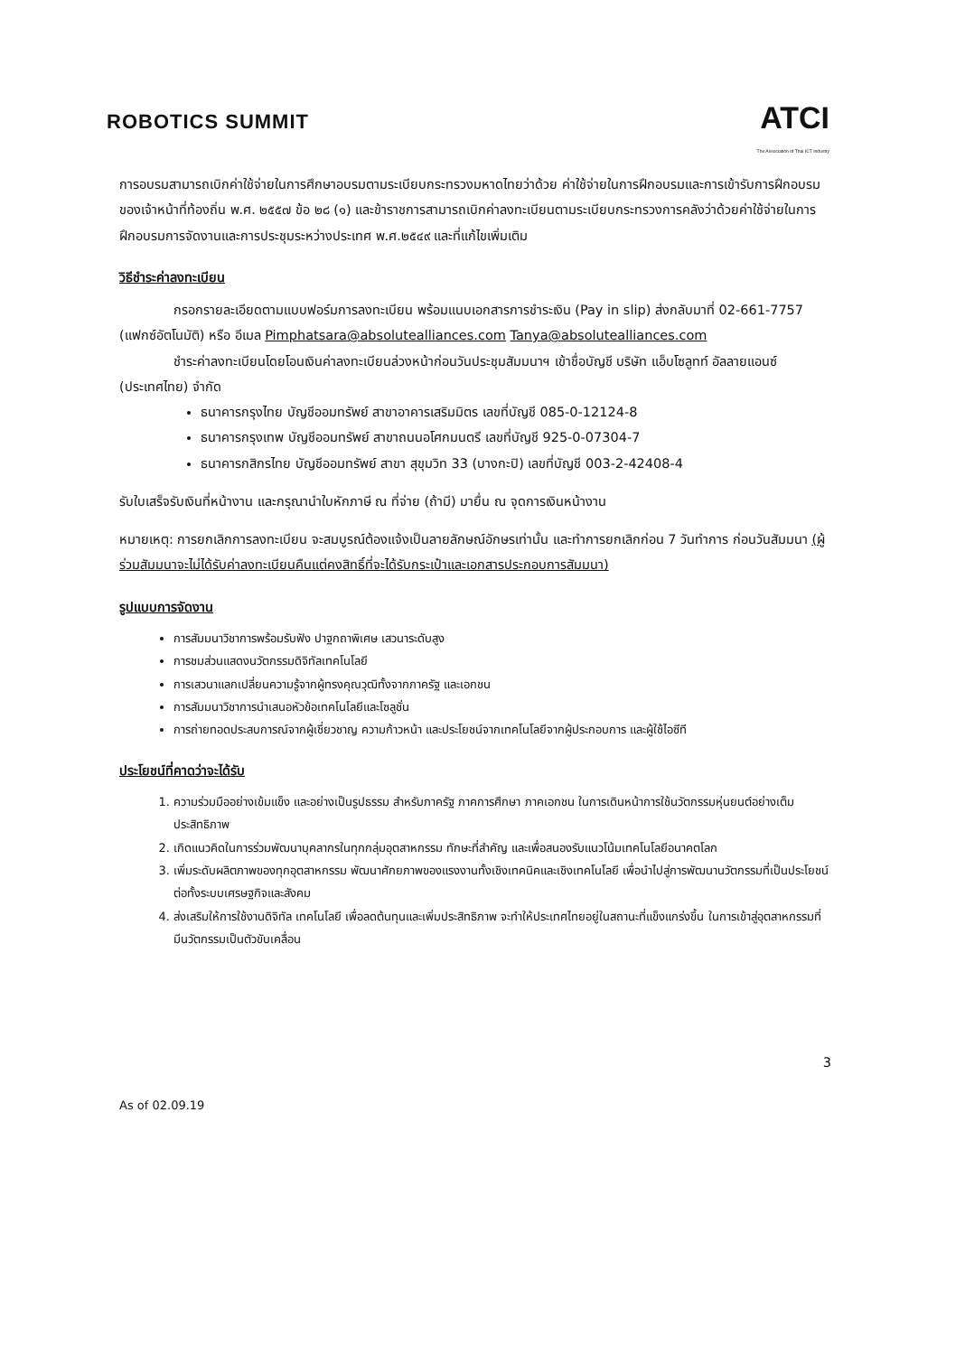ROBOTICS SUMMIT
ATCI
The Association of Thai ICT Industry
การอบรมสามารถเบิกค่าใช้จ่ายในการศึกษาอบรมตามระเบียบกระทรวงมหาดไทยว่าด้วย ค่าใช้จ่ายในการฝึกอบรมและการเข้ารับการฝึกอบรมของเจ้าหน้าที่ท้องถิ่น พ.ศ. ๒๕๕๗ ข้อ ๒๘ (๑) และข้าราชการสามารถเบิกค่าลงทะเบียนตามระเบียบกระทรวงการคลังว่าด้วยค่าใช้จ่ายในการฝึกอบรมการจัดงานและการประชุมระหว่างประเทศ พ.ศ.๒๕๔๙ และที่แก้ไขเพิ่มเติม
วิธีชำระค่าลงทะเบียน
กรอกรายละเอียดตามแบบฟอร์มการลงทะเบียน พร้อมแนบเอกสารการชำระเงิน (Pay in slip) ส่งกลับมาที่ 02-661-7757 (แฟกซ์อัตโนมัติ) หรือ อีเมล Pimphatsara@absolutealliances.com Tanya@absolutealliances.com
ชำระค่าลงทะเบียนโดยโอนเงินค่าลงทะเบียนล่วงหน้าก่อนวันประชุมสัมมนาฯ เข้าชื่อบัญชี บริษัท แอ็บโซลูทท์ อัลลายแอนซ์ (ประเทศไทย) จำกัด
ธนาคารกรุงไทย บัญชีออมทรัพย์ สาขาอาคารเสริมมิตร เลขที่บัญชี 085-0-12124-8
ธนาคารกรุงเทพ บัญชีออมทรัพย์ สาขาถนนอโศกมนตรี เลขที่บัญชี 925-0-07304-7
ธนาคารกสิกรไทย บัญชีออมทรัพย์ สาขา สุขุมวิท 33 (บางกะปิ) เลขที่บัญชี 003-2-42408-4
รับใบเสร็จรับเงินที่หน้างาน และกรุณานำใบหักภาษี ณ ที่จ่าย (ถ้ามี) มายื่น ณ จุดการเงินหน้างาน
หมายเหตุ: การยกเลิกการลงทะเบียน จะสมบูรณ์ต้องแจ้งเป็นลายลักษณ์อักษรเท่านั้น และทำการยกเลิกก่อน 7 วันทำการ ก่อนวันสัมมนา (ผู้ร่วมสัมมนาจะไม่ได้รับค่าลงทะเบียนคืนแต่คงสิทธิ์ที่จะได้รับกระเป๋าและเอกสารประกอบการสัมมนา)
รูปแบบการจัดงาน
การสัมมนาวิชาการพร้อมรับฟัง ปาฐกถาพิเศษ เสวนาระดับสูง
การชมส่วนแสดงนวัตกรรมดิจิทัลเทคโนโลยี
การเสวนาแลกเปลี่ยนความรู้จากผู้ทรงคุณวุฒิทั้งจากภาครัฐ และเอกชน
การสัมมนาวิชาการนำเสนอหัวข้อเทคโนโลยีและโซลูชั่น
การถ่ายทอดประสบการณ์จากผู้เชี่ยวชาญ ความก้าวหน้า และประโยชน์จากเทคโนโลยีจากผู้ประกอบการ และผู้ใช้ไอซีที
ประโยชน์ที่คาดว่าจะได้รับ
1. ความร่วมมืออย่างเข้มแข็ง และอย่างเป็นรูปธรรม สำหรับภาครัฐ ภาคการศึกษา ภาคเอกชน ในการเดินหน้าการใช้นวัตกรรมหุ่นยนต์อย่างเต็มประสิทธิภาพ
2. เกิดแนวคิดในการร่วมพัฒนาบุคลากรในทุกกลุ่มอุตสาหกรรม ทักษะที่สำคัญ และเพื่อสนองรับแนวโน้มเทคโนโลยีอนาคตโลก
3. เพิ่มระดับผลิตภาพของทุกอุตสาหกรรม พัฒนาศักยภาพของแรงงานทั้งเชิงเทคนิคและเชิงเทคโนโลยี เพื่อนำไปสู่การพัฒนานวัตกรรมที่เป็นประโยชน์ต่อทั้งระบบเศรษฐกิจและสังคม
4. ส่งเสริมให้การใช้งานดิจิทัล เทคโนโลยี เพื่อลดต้นทุนและเพิ่มประสิทธิภาพ จะทำให้ประเทศไทยอยู่ในสถานะที่แข็งแกร่งขึ้น ในการเข้าสู่อุตสาหกรรมที่มีนวัตกรรมเป็นตัวขับเคลื่อน
3
As of 02.09.19